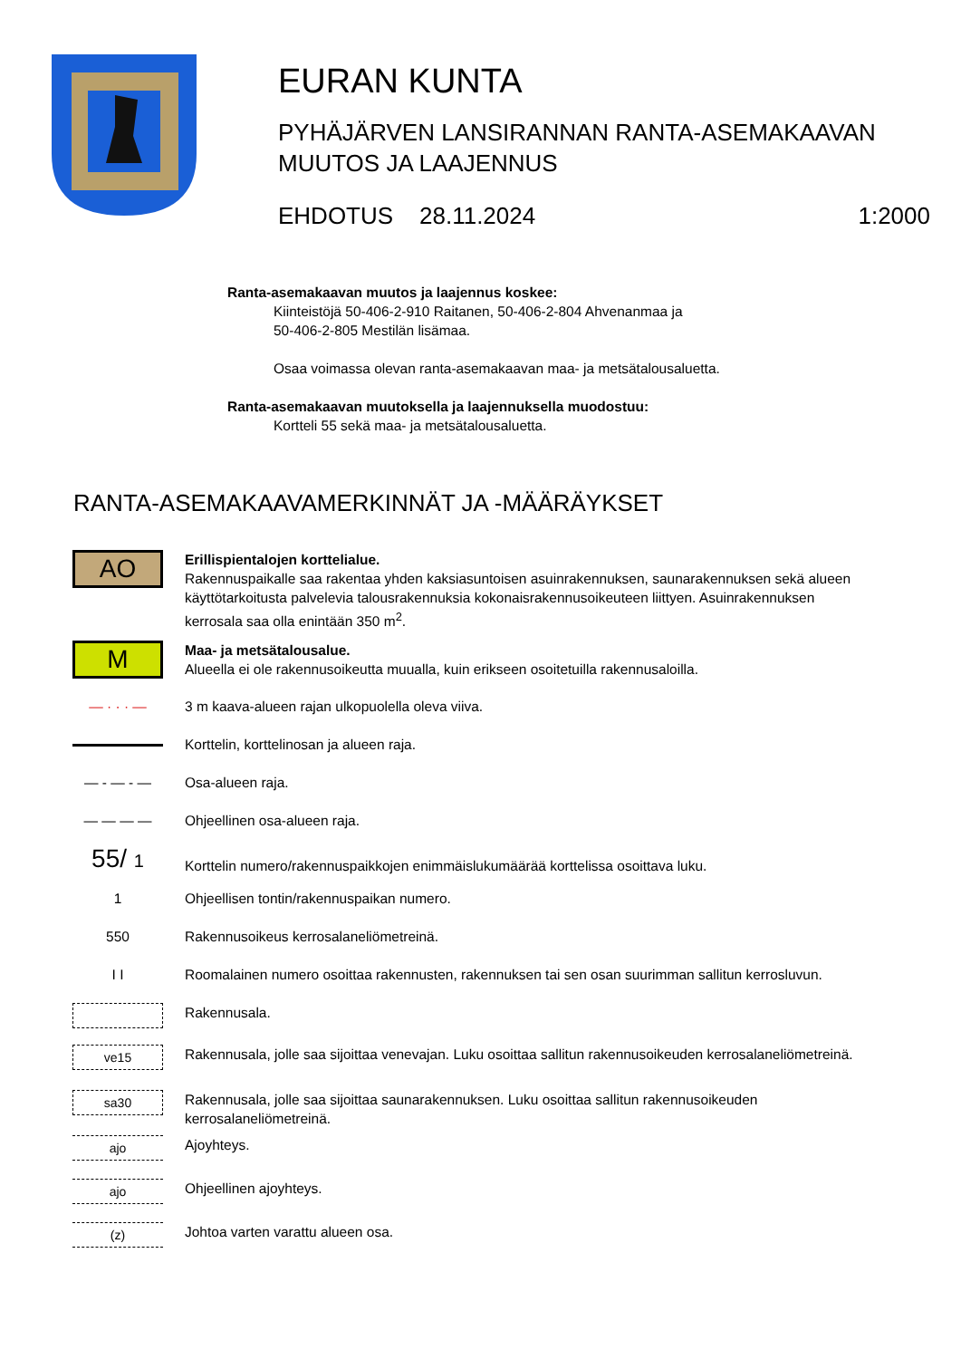EURAN KUNTA
PYHÄJÄRVEN LANSIRANNAN RANTA-ASEMAKAAVAN MUUTOS JA LAAJENNUS
EHDOTUS 28.11.2024 1:2000
Ranta-asemakaavan muutos ja laajennus koskee:
Kiinteistöjä 50-406-2-910 Raitanen, 50-406-2-804 Ahvenanmaa ja
50-406-2-805 Mestilän lisämaa.
Osaa voimassa olevan ranta-asemakaavan maa- ja metsätalousaluetta.
Ranta-asemakaavan muutoksella ja laajennuksella muodostuu:
Kortteli 55 sekä maa- ja metsätalousaluetta.
RANTA-ASEMAKAAVAMERKINNÄT JA -MÄÄRÄYKSET
AO
Erillispientalojen korttelialue.
Rakennuspaikalle saa rakentaa yhden kaksiasuntoisen asuinrakennuksen, saunarakennuksen sekä alueen käyttötarkoitusta palvelevia talousrakennuksia kokonaisrakennusoikeuteen liittyen. Asuinrakennuksen kerrosala saa olla enintään 350 m<sup>2</sup>.
M
Maa- ja metsätalousalue.
Alueella ei ole rakennusoikeutta muualla, kuin erikseen osoitetuilla rakennusaloilla.
— · · · — 3 m kaava-alueen rajan ulkopuolella oleva viiva.
Korttelin, korttelinosan ja alueen raja.
— - — - — Osa-alueen raja.
— — — — Ohjeellinen osa-alueen raja.
55/ 1
Korttelin numero/rakennuspaikkojen enimmäislukumäärää korttelissa osoittava luku.
1 Ohjeellisen tontin/rakennuspaikan numero.
550 Rakennusoikeus kerrosalaneliömetreinä.
I I Roomalainen numero osoittaa rakennusten, rakennuksen tai sen osan suurimman sallitun kerrosluvun.
Rakennusala.
ve15
Rakennusala, jolle saa sijoittaa venevajan. Luku osoittaa sallitun rakennusoikeuden kerrosalaneliömetreinä.
sa30
Rakennusala, jolle saa sijoittaa saunarakennuksen. Luku osoittaa sallitun rakennusoikeuden kerrosalaneliömetreinä.
ajo
Ajoyhteys.
ajo
Ohjeellinen ajoyhteys.
(z)
Johtoa varten varattu alueen osa.